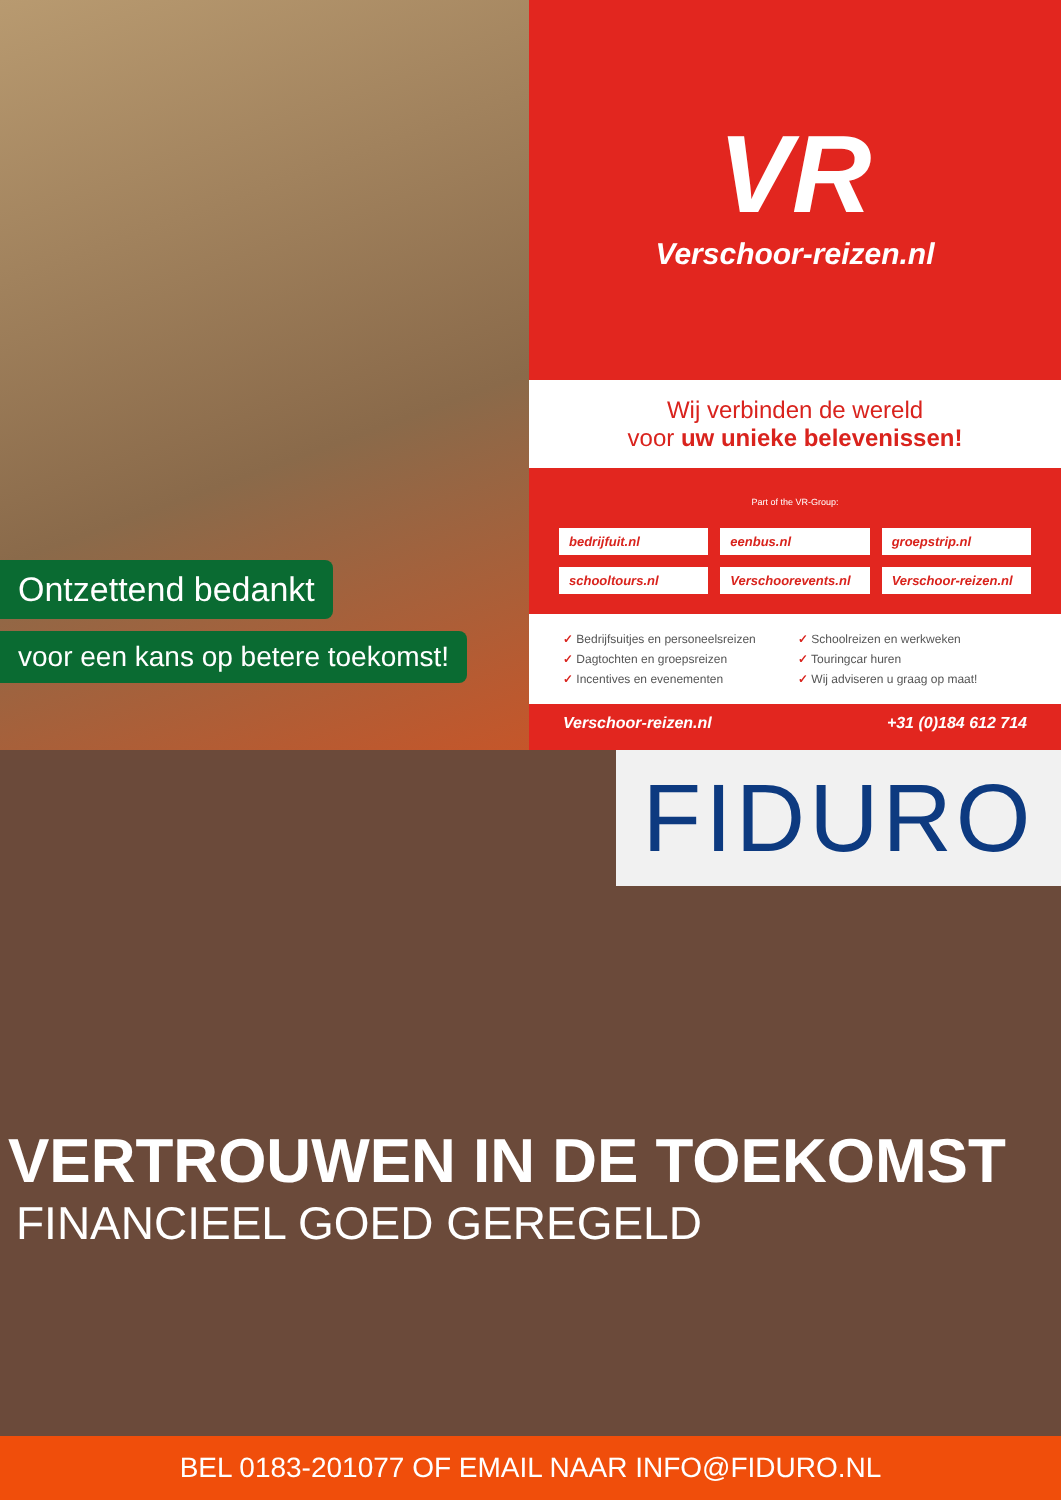Ontzettend bedankt
voor een kans op betere toekomst!
VR
Verschoor-reizen.nl
Wij verbinden de wereld
voor uw unieke belevenissen!
Part of the VR-Group:
bedrijfuit.nl
eenbus.nl
groepstrip.nl
schooltours.nl
Verschoorevents.nl
Verschoor-reizen.nl
✓ Bedrijfsuitjes en personeelsreizen
✓ Schoolreizen en werkweken
✓ Dagtochten en groepsreizen
✓ Touringcar huren
✓ Incentives en evenementen
✓ Wij adviseren u graag op maat!
Verschoor-reizen.nl +31 (0)184 612 714
FIDURO
VERTROUWEN IN DE TOEKOMST
FINANCIEEL GOED GEREGELD
BEL 0183-201077 OF EMAIL NAAR INFO@FIDURO.NL